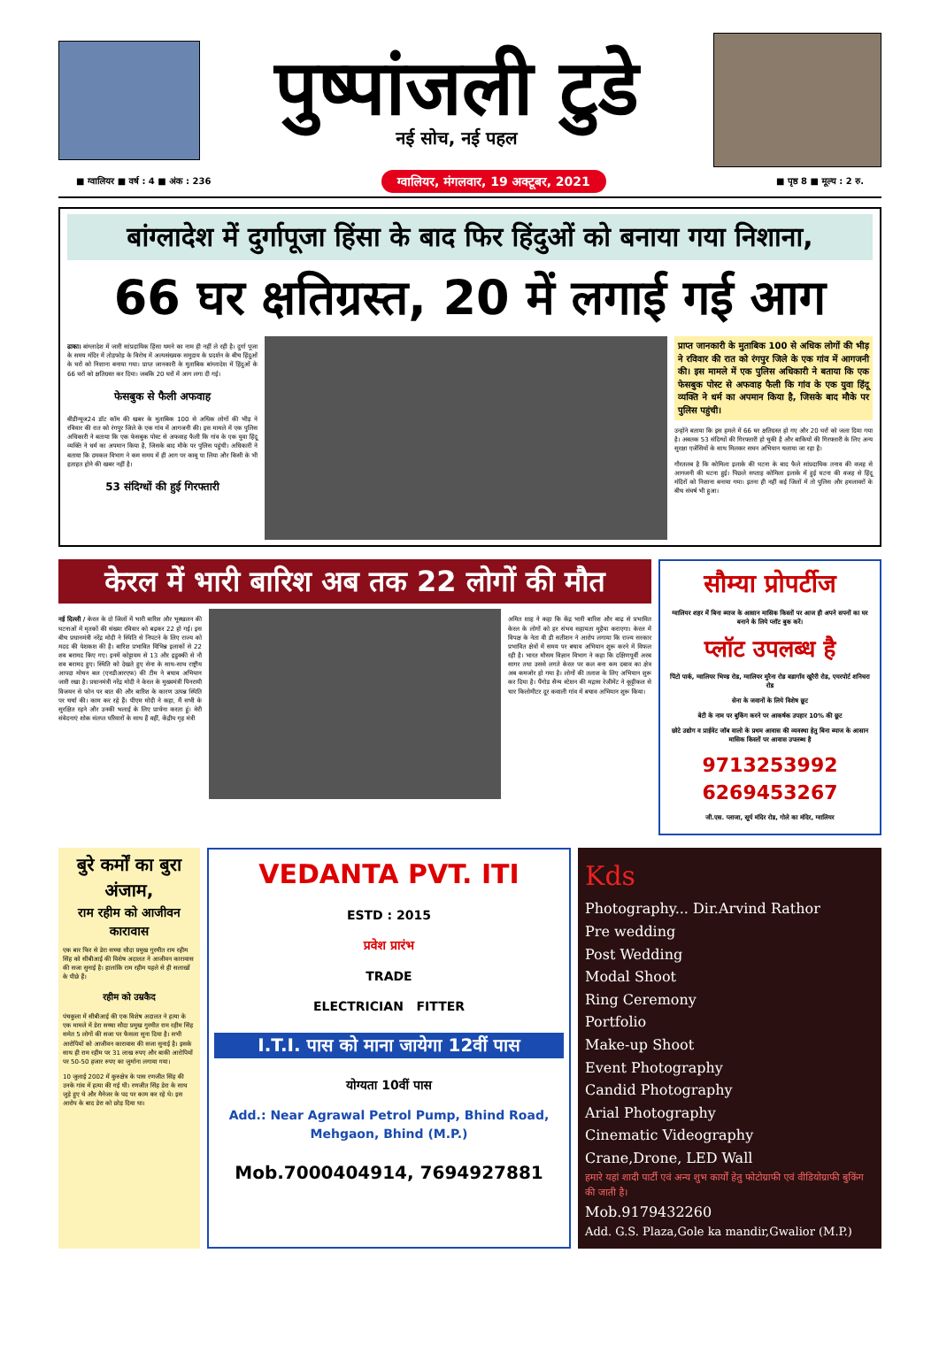पुष्पांजली टुडे
नई सोच, नई पहल
■ ग्वालियर ■ वर्ष : 4 ■ अंक : 236 ग्वालियर, मंगलवार, 19 अक्टूबर, 2021 ■ पृष्ठ 8 ■ मूल्य : 2 रु.
बांग्लादेश में दुर्गापूजा हिंसा के बाद फिर हिंदुओं को बनाया गया निशाना,
66 घर क्षतिग्रस्त, 20 में लगाई गई आग
ढाका। बांग्लादेश में जारी सांप्रदायिक हिंसा थमने का नाम ही नहीं ले रही है। दुर्गा पूजा के समय मंदिर में तोड़फोड़ के विरोध में अल्पसंख्यक समुदाय के प्रदर्शन के बीच हिंदुओं के घरों को निशाना बनाया गया। प्राप्त जानकारी के मुताबिक बांग्लादेश में हिंदुओं के 66 घरों को क्षतिग्रस्त कर दिया। जबकि 20 घरों में आग लगा दी गई।
फेसबुक से फैली अफवाह
बीडीन्यूज24 डॉट कॉम की खबर के मुताबिक 100 से अधिक लोगों की भीड़ ने रविवार की रात को रंगपुर जिले के एक गांव में आगजनी की। इस मामले में एक पुलिस अधिकारी ने बताया कि एक फेसबुक पोस्ट से अफवाह फैली कि गांव के एक युवा हिंदू व्यक्ति ने धर्म का अपमान किया है, जिसके बाद मौके पर पुलिस पहुंची। अधिकारी ने बताया कि दमकल विभाग ने कम समय में ही आग पर काबू पा लिया और किसी के भी हताहत होने की खबर नहीं है।
53 संदिग्धों की हुई गिरफ्तारी
प्राप्त जानकारी के मुताबिक 100 से अधिक लोगों की भीड़ ने रविवार की रात को रंगपुर जिले के एक गांव में आगजनी की। इस मामले में एक पुलिस अधिकारी ने बताया कि एक फेसबुक पोस्ट से अफवाह फैली कि गांव के एक युवा हिंदू व्यक्ति ने धर्म का अपमान किया है, जिसके बाद मौके पर पुलिस पहुंची।
उन्होंने बताया कि इस हमले में 66 घर क्षतिग्रस्त हो गए और 20 घरों को जला दिया गया है। अबतक 53 संदिग्धों की गिरफ्तारी हो चुकी है और बाकियों की गिरफ्तारी के लिए अन्य सुरक्षा एजेंसियों के साथ मिलकर सघन अभियान चलाया जा रहा है।
गौरतलब है कि कोमिला इलाके की घटना के बाद फैले सांप्रदायिक तनाव की वजह से आगजनी की घटना हुई। पिछले सप्ताह कोमिला इलाके में हुई घटना की वजह से हिंदू मंदिरों को निशाना बनाया गया। इतना ही नहीं कई जिलों में तो पुलिस और हमलावरों के बीच संघर्ष भी हुआ।
केरल में भारी बारिश अब तक 22 लोगों की मौत
नई दिल्ली / केरल के दो जिलों में भारी बारिश और भूस्खलन की घटनाओं में मृतकों की संख्या रविवार को बढ़कर 22 हो गई। इस बीच प्रधानमंत्री नरेंद्र मोदी ने स्थिति से निपटने के लिए राज्य को मदद की पेशकश की है। बारिश प्रभावित विभिन्न इलाकों से 22 शव बरामद किए गए। इनमें कोट्टायम से 13 और इडुक्की से नौ शव बरामद हुए। स्थिति को देखते हुए सेना के साथ-साथ राष्ट्रीय आपदा मोचन बल (एनडीआरएफ) की टीम ने बचाव अभियान जारी रखा है। प्रधानमंत्री नरेंद्र मोदी ने केरल के मुख्यमंत्री पिनरायी विजयन से फोन पर बात की और बारिश के कारण उत्पन्न स्थिति पर चर्चा की। काम कर रहे हैं। पीएम मोदी ने कहा, मैं सभी के सुरक्षित रहने और उनकी भलाई के लिए प्रार्थना करता हूं। मेरी संवेदनाएं शोक संतप्त परिवारों के साथ हैं वहीं, केंद्रीय गृह मंत्री
अमित शाह ने कहा कि केंद्र भारी बारिश और बाढ़ से प्रभावित केरल के लोगों को हर संभव सहायता मुहैया कराएगा। केरल में विपक्ष के नेता वी डी सतीशन ने आरोप लगाया कि राज्य सरकार प्रभावित क्षेत्रों में समय पर बचाव अभियान शुरू करने में विफल रही है। भारत मौसम विज्ञान विभाग ने कहा कि दक्षिणपूर्वी अरब सागर तथा उससे लगते केरल पर कल बना कम दबाव का क्षेत्र अब कमजोर हो गया है। लोगों की तलाश के लिए अभियान शुरू कर दिया है। पैंगोड सैन्य स्टेशन की मद्रास रेजीमेंट ने कूट्टीकल से चार किलोमीटर दूर कवाली गांव में बचाव अभियान शुरू किया।
सौम्या प्रोपर्टीज
ग्वालियर शहर में बिना ब्याज के आसान मासिक किस्तों पर आज ही अपने सपनों का घर बनाने के लिये प्लॉट बुक करें।
प्लॉट उपलब्ध है
पिंटो पार्क, ग्वालियर भिण्ड रोड, ग्वालियर मुरैना रोड बडागाँव खुरैरी रोड, एयरपोर्ट शनिचरा रोड
सेना के जवानों के लिये विशेष छूट
बेटी के नाम पर बुकिंग करने पर आकर्षक उपहार 10% की छूट
छोटे उद्योग व प्राईवेट जॉब वालो के प्रथम आवास की व्यवस्था हेतु बिना ब्याज के आसान मासिक किस्तों पर आवास उपलब्ध है
9713253992
6269453267
जी.एस. प्लाजा, सूर्य मंदिर रोड, गोले का मंदिर, ग्वालियर
बुरे कर्मों का बुरा अंजाम,
राम रहीम को आजीवन कारावास
एक बार फिर से डेरा सच्चा सौदा प्रमुख गुरमीत राम रहीम सिंह को सीबीआई की विशेष अदालत ने आजीवन कारावास की सजा सुनाई है। हालांकि राम रहीम पहले से ही सलाखों के पीछे हैं।
रहीम को उम्रकैद
पंचकुला में सीबीआई की एक विशेष अदालत ने हत्या के एक मामले में डेरा सच्चा सौदा प्रमुख गुरमीत राम रहीम सिंह समेत 5 लोगों की सजा पर फैसला सुना दिया है। सभी आरोपियों को आजीवन कारावास की सजा सुनाई है। इसके साथ ही राम रहीम पर 31 लाख रुपए और बाकी आरोपियों पर 50-50 हजार रुपए का जुर्माना लगाया गया।
10 जुलाई 2002 में कुरुक्षेत्र के पास रणजीत सिंह की उनके गांव में हत्या की गई थी। रणजीत सिंह डेरा के साथ जुड़े हुए थे और मैनेजर के पद पर काम कर रहे थे। इस आरोप के बाद डेरा को छोड़ दिया था।
VEDANTA PVT. ITI
ESTD : 2015
प्रवेश प्रारंभ
TRADE
ELECTRICIAN FITTER
I.T.I. पास को माना जायेगा 12वीं पास
योग्यता 10वीं पास
Add.: Near Agrawal Petrol Pump, Bhind Road, Mehgaon, Bhind (M.P.)
Mob.7000404914, 7694927881
Kds
Photography... Dir.Arvind Rathor
Pre wedding
Post Wedding
Modal Shoot
Ring Ceremony
Portfolio
Make-up Shoot
Event Photography
Candid Photography
Arial Photography
Cinematic Videography
Crane,Drone, LED Wall
हमारे यहां शादी पार्टी एवं अन्य शुभ कार्यों हेतु फोटोग्राफी एवं वीडियोग्राफी बुकिंग की जाती है।
Mob.9179432260
Add. G.S. Plaza,Gole ka mandir,Gwalior (M.P.)